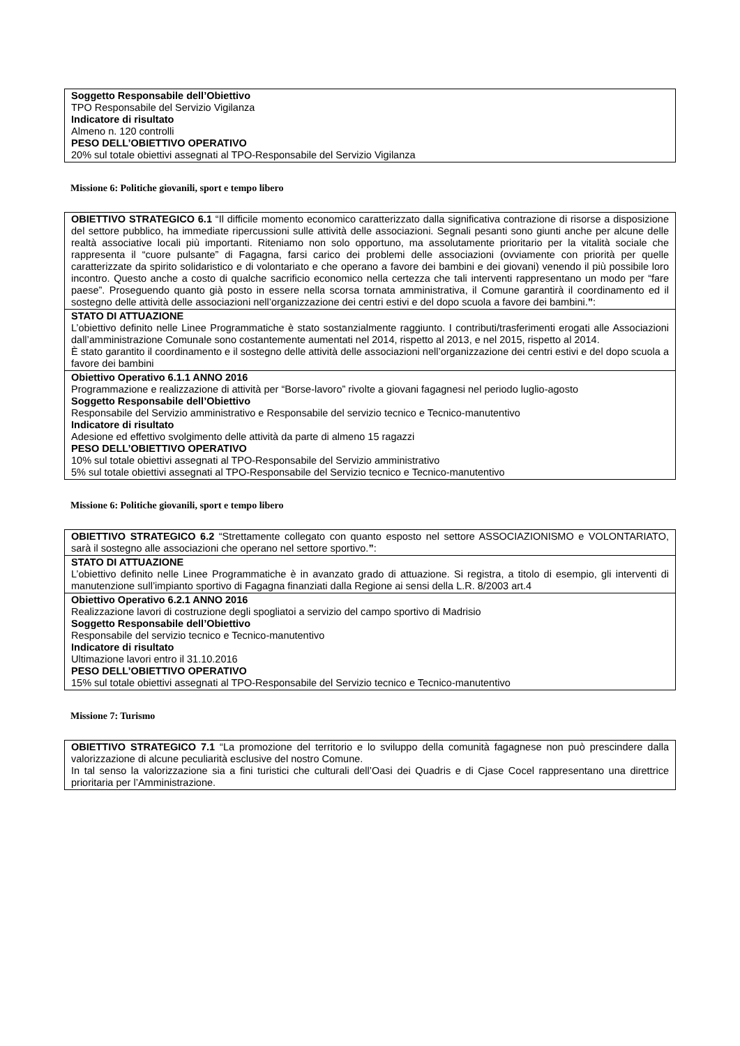| Soggetto Responsabile dell’Obiettivo TPO Responsabile del Servizio Vigilanza Indicatore di risultato Almeno n. 120 controlli PESO DELL’OBIETTIVO OPERATIVO 20% sul totale obiettivi assegnati al TPO-Responsabile del Servizio Vigilanza |
Missione 6: Politiche giovanili, sport e tempo libero
| OBIETTIVO STRATEGICO 6.1 “Il difficile momento economico caratterizzato dalla significativa contrazione di risorse a disposizione del settore pubblico, ha immediate ripercussioni sulle attività delle associazioni. Segnali pesanti sono giunti anche per alcune delle realtà associative locali più importanti. Riteniamo non solo opportuno, ma assolutamente prioritario per la vitalità sociale che rappresenta il “cuore pulsante” di Fagagna, farsi carico dei problemi delle associazioni (ovviamente con priorità per quelle caratterizzate da spirito solidaristico e di volontariato e che operano a favore dei bambini e dei giovani) venendo il più possibile loro incontro. Questo anche a costo di qualche sacrificio economico nella certezza che tali interventi rappresentano un modo per “fare paese”. Proseguendo quanto già posto in essere nella scorsa tornata amministrativa, il Comune garantirà il coordinamento ed il sostegno delle attività delle associazioni nell’organizzazione dei centri estivi e del dopo scuola a favore dei bambini. ” : |
| STATO DI ATTUAZIONE L’obiettivo definito nelle Linee Programmatiche è stato sostanzialmente raggiunto. I contributi/trasferimenti erogati alle Associazioni dall’amministrazione Comunale sono costantemente aumentati nel 2014, rispetto al 2013, e nel 2015, rispetto al 2014. È stato garantito il coordinamento e il sostegno delle attività delle associazioni nell’organizzazione dei centri estivi e del dopo scuola a favore dei bambini |
| Obiettivo Operativo 6.1.1 ANNO 2016 Programmazione e realizzazione di attività per “Borse-lavoro” rivolte a giovani fagagnesi nel periodo luglio-agosto Soggetto Responsabile dell’Obiettivo Responsabile del Servizio amministrativo e Responsabile del servizio tecnico e Tecnico-manutentivo Indicatore di risultato Adesione ed effettivo svolgimento delle attività da parte di almeno 15 ragazzi PESO DELL’OBIETTIVO OPERATIVO 10% sul totale obiettivi assegnati al TPO-Responsabile del Servizio amministrativo 5% sul totale obiettivi assegnati al TPO-Responsabile del Servizio tecnico e Tecnico-manutentivo |
Missione 6: Politiche giovanili, sport e tempo libero
| OBIETTIVO STRATEGICO 6.2 “Strettamente collegato con quanto esposto nel settore ASSOCIAZIONISMO e VOLONTARIATO, sarà il sostegno alle associazioni che operano nel settore sportivo. ” : |
| STATO DI ATTUAZIONE L’obiettivo definito nelle Linee Programmatiche è in avanzato grado di attuazione. Si registra, a titolo di esempio, gli interventi di manutenzione sull’impianto sportivo di Fagagna finanziati dalla Regione ai sensi della L.R. 8/2003 art.4 |
| Obiettivo Operativo 6.2.1 ANNO 2016 Realizzazione lavori di costruzione degli spogliatoi a servizio del campo sportivo di Madrisio Soggetto Responsabile dell’Obiettivo Responsabile del servizio tecnico e Tecnico-manutentivo Indicatore di risultato Ultimazione lavori entro il 31.10.2016 PESO DELL’OBIETTIVO OPERATIVO 15% sul totale obiettivi assegnati al TPO-Responsabile del Servizio tecnico e Tecnico-manutentivo |
Missione 7: Turismo
| OBIETTIVO STRATEGICO 7.1 “La promozione del territorio e lo sviluppo della comunità fagagnese non può prescindere dalla valorizzazione di alcune peculiarità esclusive del nostro Comune. In tal senso la valorizzazione sia a fini turistici che culturali dell’Oasi dei Quadris e di Cjase Cocel rappresentano una direttrice prioritaria per l’Amministrazione. |